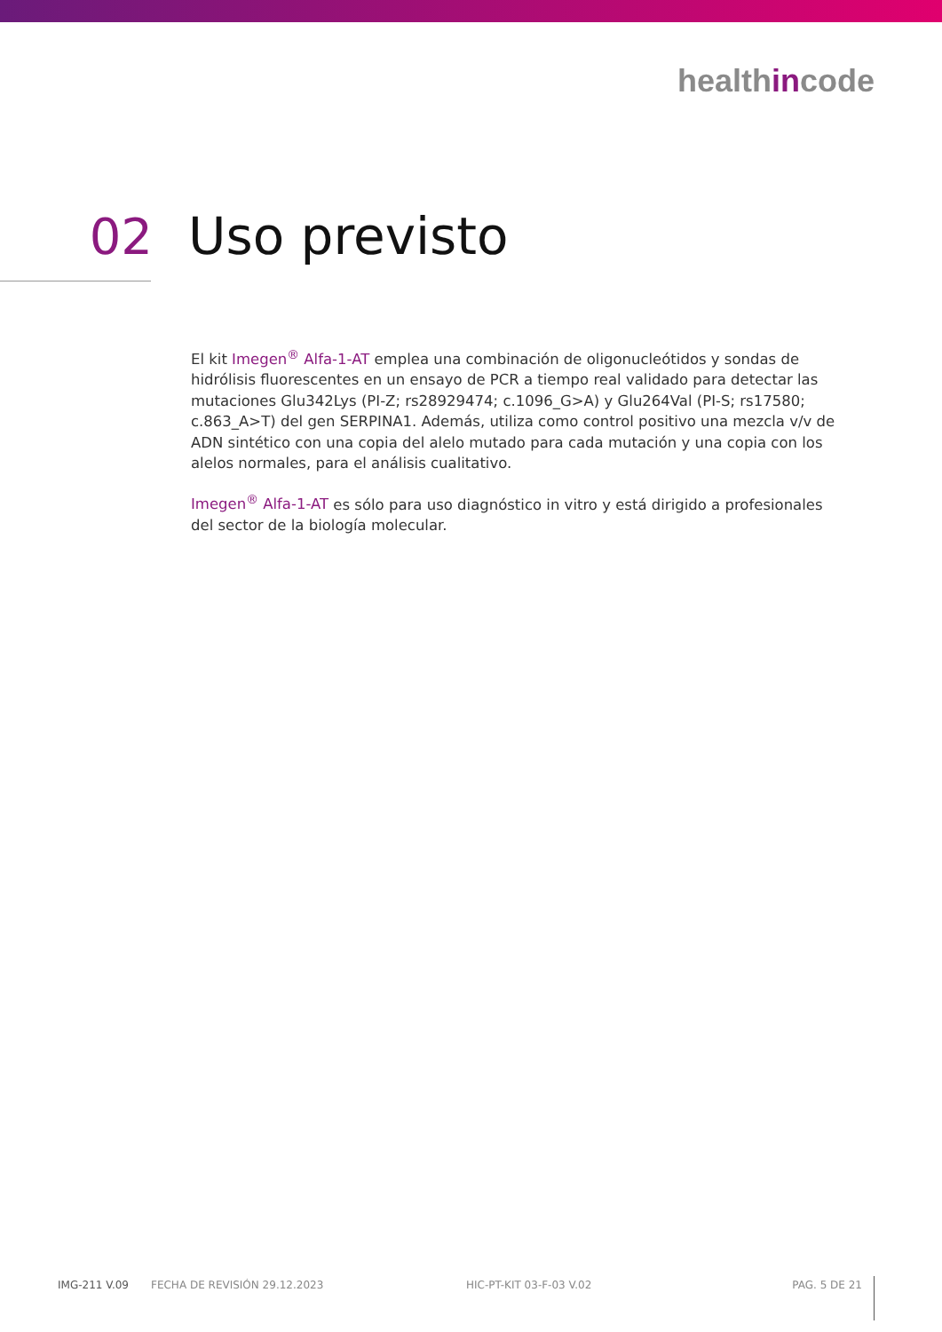healthincode
02 Uso previsto
El kit Imegen<sup>®</sup> Alfa-1-AT emplea una combinación de oligonucleótidos y sondas de hidrólisis fluorescentes en un ensayo de PCR a tiempo real validado para detectar las mutaciones Glu342Lys (PI-Z; rs28929474; c.1096_G>A) y Glu264Val (PI-S; rs17580; c.863_A>T) del gen SERPINA1. Además, utiliza como control positivo una mezcla v/v de ADN sintético con una copia del alelo mutado para cada mutación y una copia con los alelos normales, para el análisis cualitativo.
Imegen<sup>®</sup> Alfa-1-AT es sólo para uso diagnóstico in vitro y está dirigido a profesionales del sector de la biología molecular.
IMG-211 V.09 FECHA DE REVISIÓN 29.12.2023 HIC-PT-KIT 03-F-03 V.02 PAG. 5 DE 21